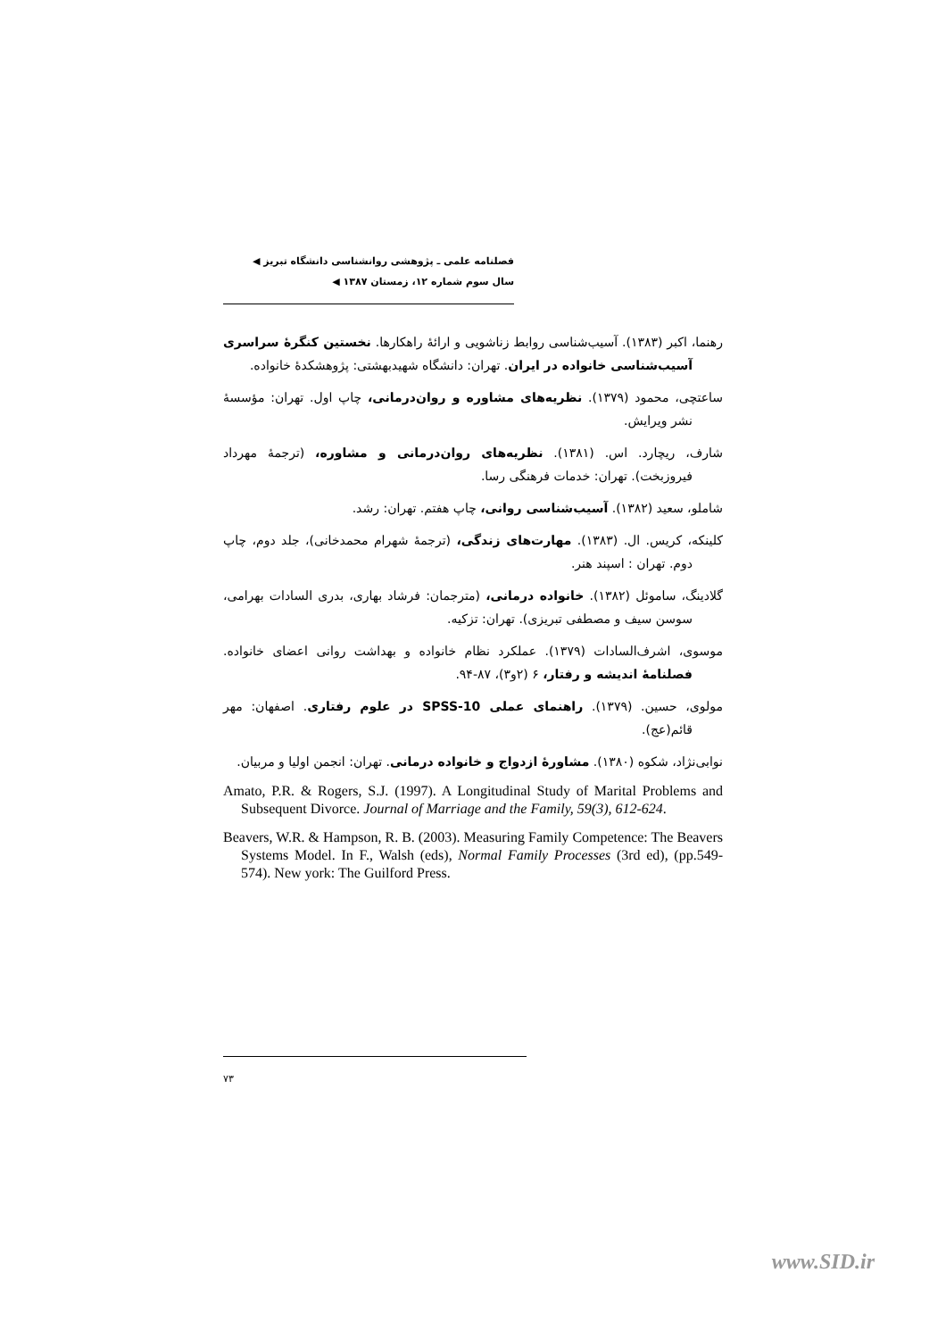فصلنامه علمی ـ پژوهشی روانشناسی دانشگاه تبریز ◀
سال سوم شماره ۱۲، زمستان ۱۳۸۷ ◀
رهنما، اکبر (۱۳۸۳). آسیب‌شناسی روابط زناشویی و ارائۀ راهکارها. نخستین کنگرۀ سراسری آسیب‌شناسی خانواده در ایران. تهران: دانشگاه شهیدبهشتی: پژوهشکدۀ خانواده.
ساعتچی، محمود (۱۳۷۹). نظریه‌های مشاوره و روان‌درمانی، چاپ اول. تهران: مؤسسۀ نشر ویرایش.
شارف، ریچارد. اس. (۱۳۸۱). نظریه‌های روان‌درمانی و مشاوره، (ترجمۀ مهرداد فیروزبخت). تهران: خدمات فرهنگی رسا.
شاملو، سعید (۱۳۸۲). آسیب‌شناسی روانی، چاپ هفتم. تهران: رشد.
کلینکه، کریس. ال. (۱۳۸۳). مهارت‌های زندگی، (ترجمۀ شهرام محمدخانی)، جلد دوم، چاپ دوم. تهران : اسپند هنر.
گلادینگ، ساموئل (۱۳۸۲). خانواده درمانی، (مترجمان: فرشاد بهاری، بدری السادات بهرامی، سوسن سیف و مصطفی تبریزی). تهران: تزکیه.
موسوی، اشرف‌السادات (۱۳۷۹). عملکرد نظام خانواده و بهداشت روانی اعضای خانواده. فصلنامۀ اندیشه و رفتار، ۶ (۲و۳)، ۸۷-۹۴.
مولوی، حسین. (۱۳۷۹). راهنمای عملی SPSS-10 در علوم رفتاری. اصفهان: مهر قائم(عج).
نوابی‌نژاد، شکوه (۱۳۸۰). مشاورۀ ازدواج و خانواده درمانی. تهران: انجمن اولیا و مربیان.
Amato, P.R. & Rogers, S.J. (1997). A Longitudinal Study of Marital Problems and Subsequent Divorce. Journal of Marriage and the Family, 59(3), 612-624.
Beavers, W.R. & Hampson, R. B. (2003). Measuring Family Competence: The Beavers Systems Model. In F., Walsh (eds), Normal Family Processes (3rd ed), (pp.549-574). New york: The Guilford Press.
۷۳
www.SID.ir